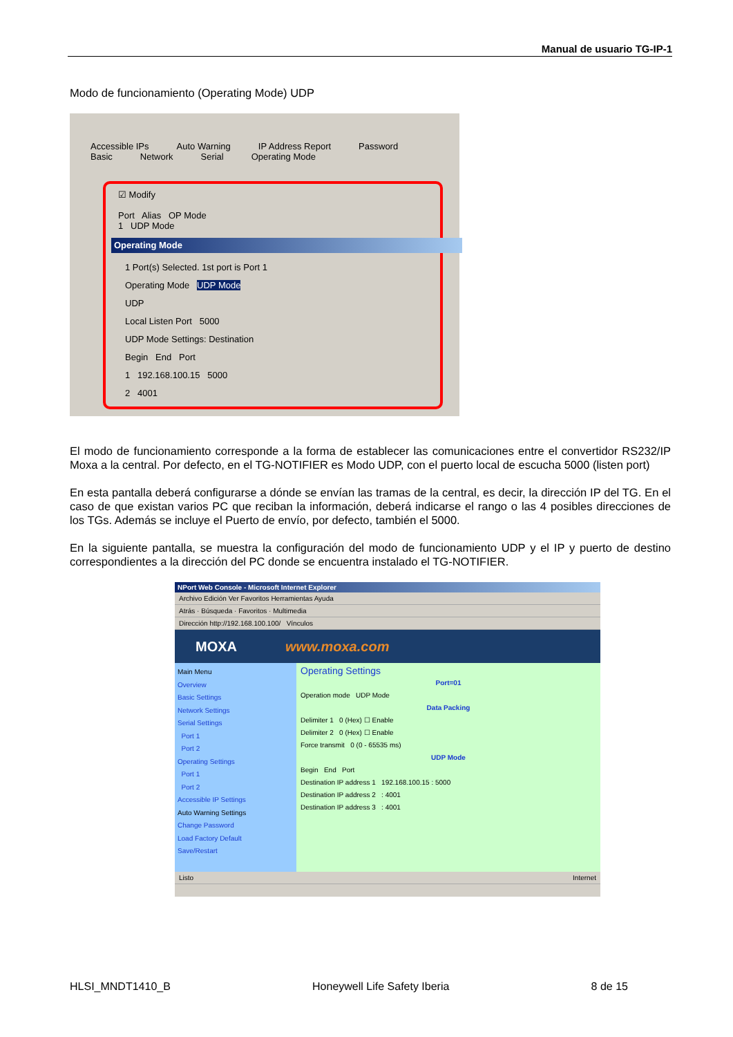Manual de usuario TG-IP-1
Modo de funcionamiento (Operating Mode) UDP
Accessible IPs Auto Warning IP Address Report Password
Basic Network Serial Operating Mode
☑ Modify
Port Alias OP Mode
1 UDP Mode
Operating Mode
1 Port(s) Selected. 1st port is Port 1
Operating Mode UDP Mode
UDP
Local Listen Port 5000
UDP Mode Settings: Destination
Begin End Port
1 192.168.100.15 5000
2 4001
El modo de funcionamiento corresponde a la forma de establecer las comunicaciones entre el convertidor RS232/IP Moxa a la central. Por defecto, en el TG-NOTIFIER es Modo UDP, con el puerto local de escucha 5000 (listen port)
En esta pantalla deberá configurarse a dónde se envían las tramas de la central, es decir, la dirección IP del TG. En el caso de que existan varios PC que reciban la información, deberá indicarse el rango o las 4 posibles direcciones de los TGs. Además se incluye el Puerto de envío, por defecto, también el 5000.
En la siguiente pantalla, se muestra la configuración del modo de funcionamiento UDP y el IP y puerto de destino correspondientes a la dirección del PC donde se encuentra instalado el TG-NOTIFIER.
NPort Web Console - Microsoft Internet Explorer
Archivo Edición Ver Favoritos Herramientas Ayuda
Atrás · Búsqueda · Favoritos · Multimedia
Dirección http://192.168.100.100/ Vínculos
MOXA www.moxa.com
Main Menu
Overview
Basic Settings
Network Settings
Serial Settings
Port 1
Port 2
Operating Settings
Port 1
Port 2
Accessible IP Settings
Auto Warning Settings
Change Password
Load Factory Default
Save/Restart
Operating Settings
Port=01
Operation mode UDP Mode
Data Packing
Delimiter 1 0 (Hex) ☐ Enable
Delimiter 2 0 (Hex) ☐ Enable
Force transmit 0 (0 - 65535 ms)
UDP Mode
Begin End Port
Destination IP address 1 192.168.100.15 : 5000
Destination IP address 2 : 4001
Destination IP address 3 : 4001
Listo Internet
HLSI_MNDT1410_B Honeywell Life Safety Iberia 8 de 15